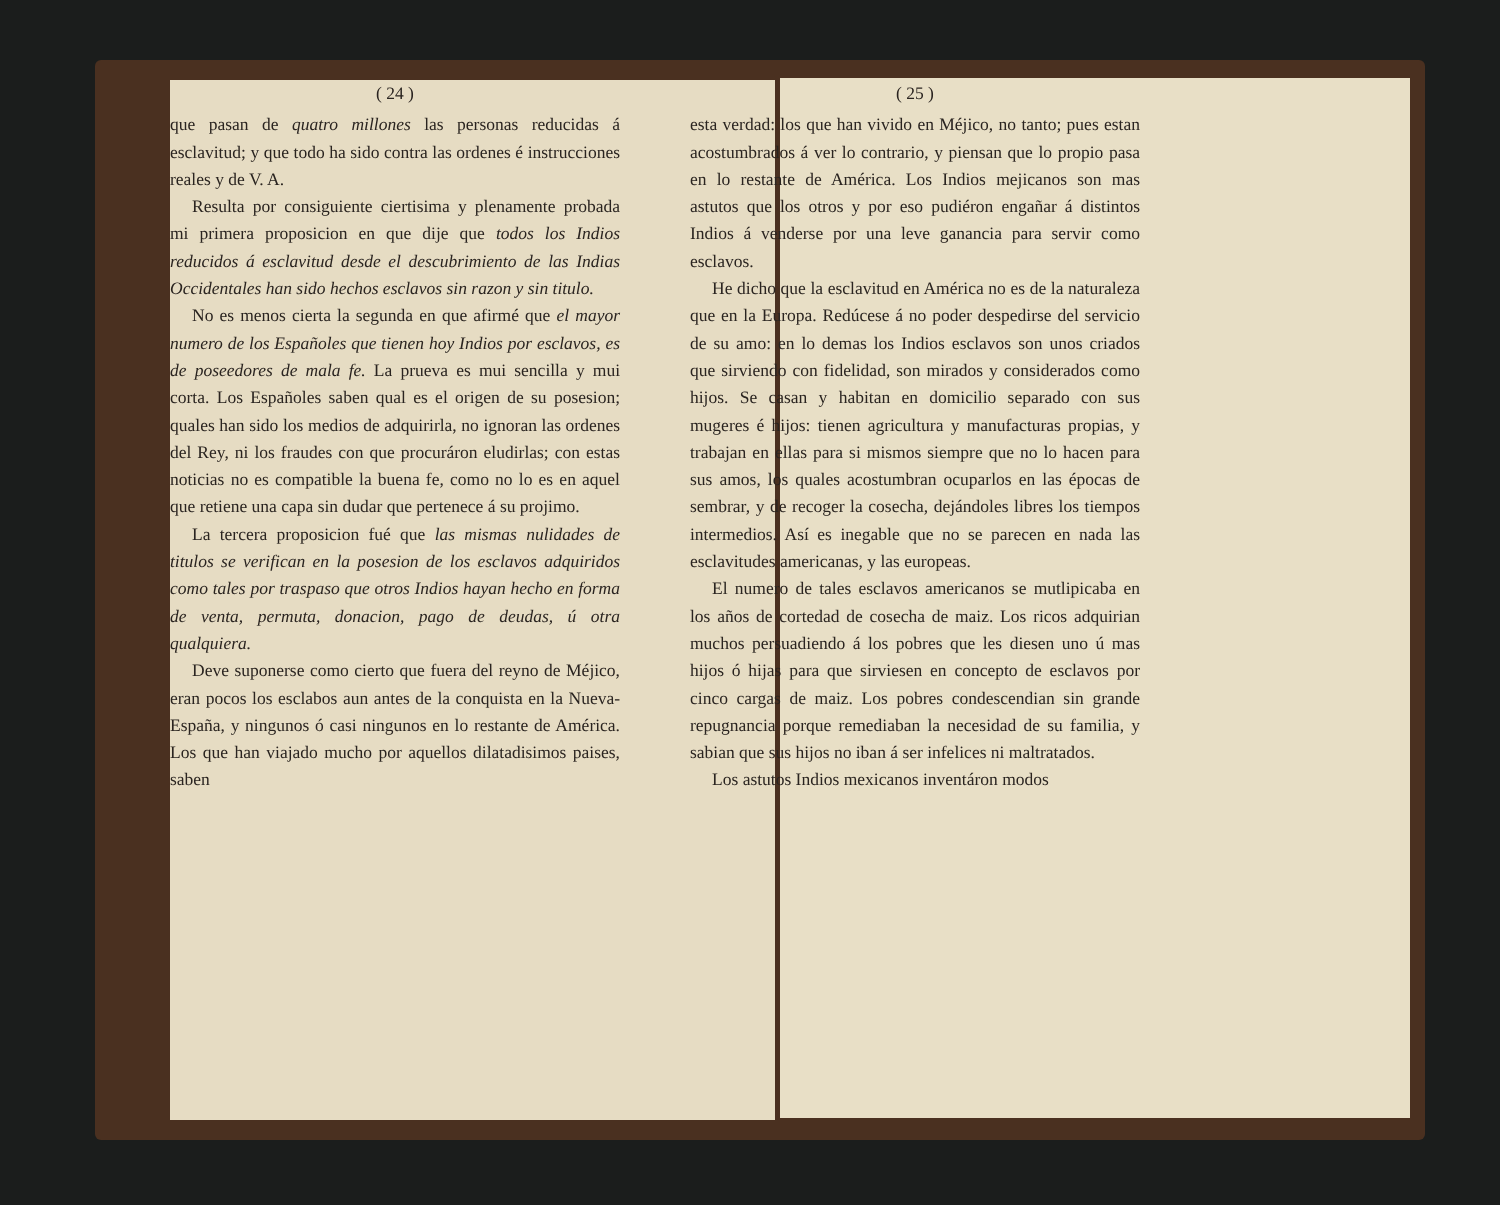( 24 )
que pasan de quatro millones las personas reducidas á esclavitud; y que todo ha sido contra las ordenes é instrucciones reales y de V. A.
Resulta por consiguiente ciertisima y plenamente probada mi primera proposicion en que dije que todos los Indios reducidos á esclavitud desde el descubrimiento de las Indias Occidentales han sido hechos esclavos sin razon y sin titulo.
No es menos cierta la segunda en que afirmé que el mayor numero de los Españoles que tienen hoy Indios por esclavos, es de poseedores de mala fe. La prueva es mui sencilla y mui corta. Los Españoles saben qual es el origen de su posesion; quales han sido los medios de adquirirla, no ignoran las ordenes del Rey, ni los fraudes con que procuráron eludirlas; con estas noticias no es compatible la buena fe, como no lo es en aquel que retiene una capa sin dudar que pertenece á su projimo.
La tercera proposicion fué que las mismas nulidades de titulos se verifican en la posesion de los esclavos adquiridos como tales por traspaso que otros Indios hayan hecho en forma de venta, permuta, donacion, pago de deudas, ú otra qualquiera.
Deve suponerse como cierto que fuera del reyno de Méjico, eran pocos los esclabos aun antes de la conquista en la Nueva-España, y ningunos ó casi ningunos en lo restante de América. Los que han viajado mucho por aquellos dilatadisimos paises, saben
( 25 )
esta verdad: los que han vivido en Méjico, no tanto; pues estan acostumbrados á ver lo contrario, y piensan que lo propio pasa en lo restante de América. Los Indios mejicanos son mas astutos que los otros y por eso pudiéron engañar á distintos Indios á venderse por una leve ganancia para servir como esclavos.
He dicho que la esclavitud en América no es de la naturaleza que en la Europa. Redúcese á no poder despedirse del servicio de su amo: en lo demas los Indios esclavos son unos criados que sirviendo con fidelidad, son mirados y considerados como hijos. Se casan y habitan en domicilio separado con sus mugeres é hijos: tienen agricultura y manufacturas propias, y trabajan en ellas para si mismos siempre que no lo hacen para sus amos, los quales acostumbran ocuparlos en las épocas de sembrar, y de recoger la cosecha, dejándoles libres los tiempos intermedios. Así es inegable que no se parecen en nada las esclavitudes americanas, y las europeas.
El numero de tales esclavos americanos se mutlipicaba en los años de cortedad de cosecha de maiz. Los ricos adquirian muchos persuadiendo á los pobres que les diesen uno ú mas hijos ó hijas para que sirviesen en concepto de esclavos por cinco cargas de maiz. Los pobres condescendian sin grande repugnancia porque remediaban la necesidad de su familia, y sabian que sus hijos no iban á ser infelices ni maltratados.
Los astutos Indios mexicanos inventáron modos